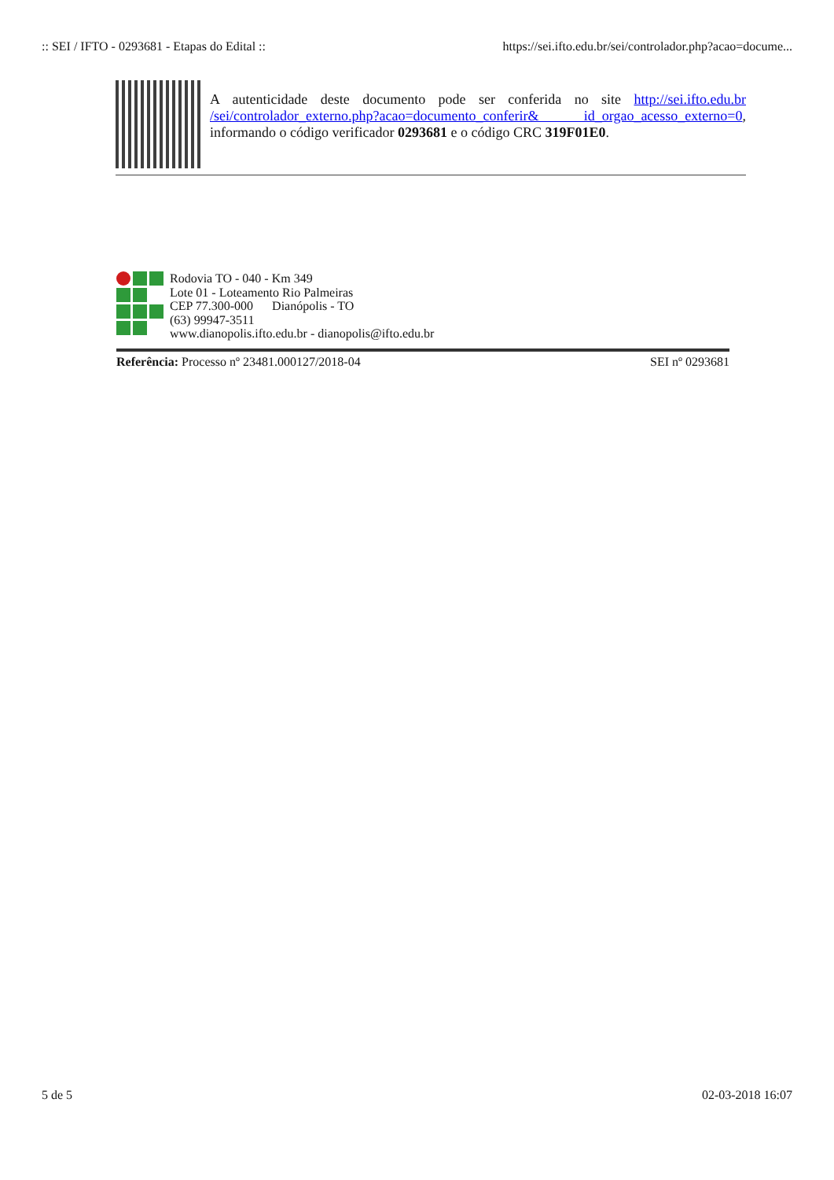:: SEI / IFTO - 0293681 - Etapas do Edital :: https://sei.ifto.edu.br/sei/controlador.php?acao=docume...
A autenticidade deste documento pode ser conferida no site http://sei.ifto.edu.br /sei/controlador_externo.php?acao=documento_conferir& id_orgao_acesso_externo=0, informando o código verificador 0293681 e o código CRC 319F01E0.
Rodovia TO - 040 - Km 349
Lote 01 - Loteamento Rio Palmeiras
CEP 77.300-000 Dianópolis - TO
(63) 99947-3511
www.dianopolis.ifto.edu.br - dianopolis@ifto.edu.br
Referência: Processo nº 23481.000127/2018-04 SEI nº 0293681
5 de 5 02-03-2018 16:07